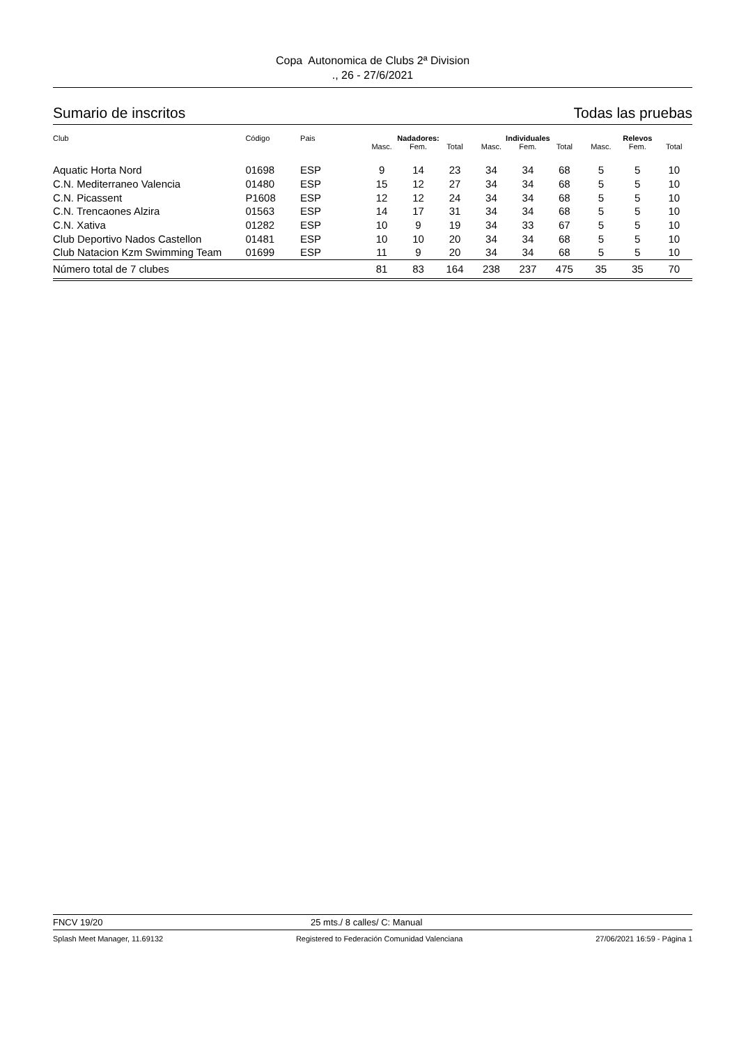Copa Autonomica de Clubs 2ª Division
., 26 - 27/6/2021
Sumario de inscritos Todas las pruebas
| Club | Código | Pais | Nadadores: | | | Individuales | | | Relevos | | |
| --- | --- | --- | --- | --- | --- | --- | --- | --- | --- | --- | --- |
| | | | Masc. | Fem. | Total | Masc. | Fem. | Total | Masc. | Fem. | Total |
| Aquatic Horta Nord | 01698 | ESP | 9 | 14 | 23 | 34 | 34 | 68 | 5 | 5 | 10 |
| C.N. Mediterraneo Valencia | 01480 | ESP | 15 | 12 | 27 | 34 | 34 | 68 | 5 | 5 | 10 |
| C.N. Picassent | P1608 | ESP | 12 | 12 | 24 | 34 | 34 | 68 | 5 | 5 | 10 |
| C.N. Trencaones Alzira | 01563 | ESP | 14 | 17 | 31 | 34 | 34 | 68 | 5 | 5 | 10 |
| C.N. Xativa | 01282 | ESP | 10 | 9 | 19 | 34 | 33 | 67 | 5 | 5 | 10 |
| Club Deportivo Nados Castellon | 01481 | ESP | 10 | 10 | 20 | 34 | 34 | 68 | 5 | 5 | 10 |
| Club Natacion Kzm Swimming Team | 01699 | ESP | 11 | 9 | 20 | 34 | 34 | 68 | 5 | 5 | 10 |
| Número total de 7 clubes | | | 81 | 83 | 164 | 238 | 237 | 475 | 35 | 35 | 70 |
FNCV 19/20 25 mts./ 8 calles/ C: Manual
Splash Meet Manager, 11.69132 Registered to Federación Comunidad Valenciana 27/06/2021 16:59 - Página 1